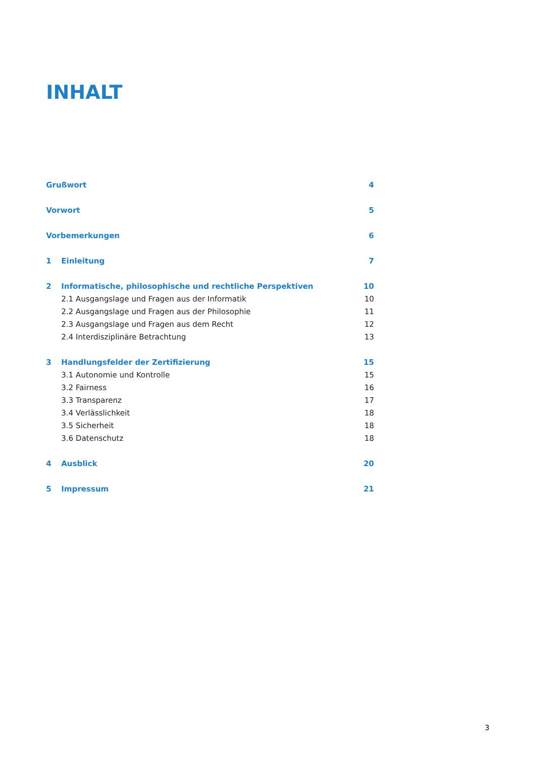INHALT
| Grußwort | | 4 |
| Vorwort | | 5 |
| Vorbemerkungen | | 6 |
| 1 | Einleitung | 7 |
| 2 | Informatische, philosophische und rechtliche Perspektiven | 10 |
| | 2.1 Ausgangslage und Fragen aus der Informatik | 10 |
| | 2.2 Ausgangslage und Fragen aus der Philosophie | 11 |
| | 2.3 Ausgangslage und Fragen aus dem Recht | 12 |
| | 2.4 Interdisziplinäre Betrachtung | 13 |
| 3 | Handlungsfelder der Zertifizierung | 15 |
| | 3.1 Autonomie und Kontrolle | 15 |
| | 3.2 Fairness | 16 |
| | 3.3 Transparenz | 17 |
| | 3.4 Verlässlichkeit | 18 |
| | 3.5 Sicherheit | 18 |
| | 3.6 Datenschutz | 18 |
| 4 | Ausblick | 20 |
| 5 | Impressum | 21 |
3